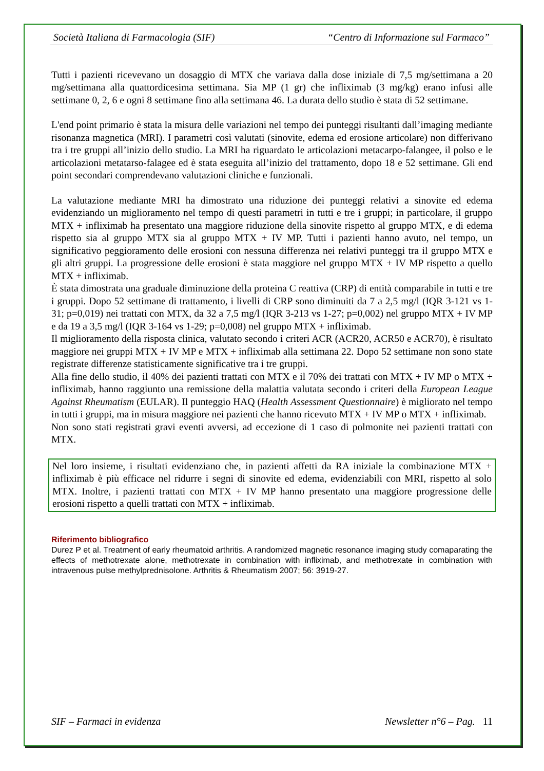Società Italiana di Farmacologia (SIF) “Centro di Informazione sul Farmaco”
Tutti i pazienti ricevevano un dosaggio di MTX che variava dalla dose iniziale di 7,5 mg/settimana a 20 mg/settimana alla quattordicesima settimana. Sia MP (1 gr) che infliximab (3 mg/kg) erano infusi alle settimane 0, 2, 6 e ogni 8 settimane fino alla settimana 46. La durata dello studio è stata di 52 settimane.
L'end point primario è stata la misura delle variazioni nel tempo dei punteggi risultanti dall’imaging mediante risonanza magnetica (MRI). I parametri così valutati (sinovite, edema ed erosione articolare) non differivano tra i tre gruppi all’inizio dello studio. La MRI ha riguardato le articolazioni metacarpo-falangee, il polso e le articolazioni metatarso-falagee ed è stata eseguita all’inizio del trattamento, dopo 18 e 52 settimane. Gli end point secondari comprendevano valutazioni cliniche e funzionali.
La valutazione mediante MRI ha dimostrato una riduzione dei punteggi relativi a sinovite ed edema evidenziando un miglioramento nel tempo di questi parametri in tutti e tre i gruppi; in particolare, il gruppo MTX + infliximab ha presentato una maggiore riduzione della sinovite rispetto al gruppo MTX, e di edema rispetto sia al gruppo MTX sia al gruppo MTX + IV MP. Tutti i pazienti hanno avuto, nel tempo, un significativo peggioramento delle erosioni con nessuna differenza nei relativi punteggi tra il gruppo MTX e gli altri gruppi. La progressione delle erosioni è stata maggiore nel gruppo MTX + IV MP rispetto a quello MTX + infliximab.
È stata dimostrata una graduale diminuzione della proteina C reattiva (CRP) di entità comparabile in tutti e tre i gruppi. Dopo 52 settimane di trattamento, i livelli di CRP sono diminuiti da 7 a 2,5 mg/l (IQR 3-121 vs 1-31; p=0,019) nei trattati con MTX, da 32 a 7,5 mg/l (IQR 3-213 vs 1-27; p=0,002) nel gruppo MTX + IV MP e da 19 a 3,5 mg/l (IQR 3-164 vs 1-29; p=0,008) nel gruppo MTX + infliximab.
Il miglioramento della risposta clinica, valutato secondo i criteri ACR (ACR20, ACR50 e ACR70), è risultato maggiore nei gruppi MTX + IV MP e MTX + infliximab alla settimana 22. Dopo 52 settimane non sono state registrate differenze statisticamente significative tra i tre gruppi.
Alla fine dello studio, il 40% dei pazienti trattati con MTX e il 70% dei trattati con MTX + IV MP o MTX + infliximab, hanno raggiunto una remissione della malattia valutata secondo i criteri della European League Against Rheumatism (EULAR). Il punteggio HAQ (Health Assessment Questionnaire) è migliorato nel tempo in tutti i gruppi, ma in misura maggiore nei pazienti che hanno ricevuto MTX + IV MP o MTX + infliximab.
Non sono stati registrati gravi eventi avversi, ad eccezione di 1 caso di polmonite nei pazienti trattati con MTX.
Nel loro insieme, i risultati evidenziano che, in pazienti affetti da RA iniziale la combinazione MTX + infliximab è più efficace nel ridurre i segni di sinovite ed edema, evidenziabili con MRI, rispetto al solo MTX. Inoltre, i pazienti trattati con MTX + IV MP hanno presentato una maggiore progressione delle erosioni rispetto a quelli trattati con MTX + infliximab.
Riferimento bibliografico
Durez P et al. Treatment of early rheumatoid arthritis. A randomized magnetic resonance imaging study comaparating the effects of methotrexate alone, methotrexate in combination with infliximab, and methotrexate in combination with intravenous pulse methylprednisolone. Arthritis & Rheumatism 2007; 56: 3919-27.
SIF – Farmaci in evidenza Newsletter n°6 – Pag. 11